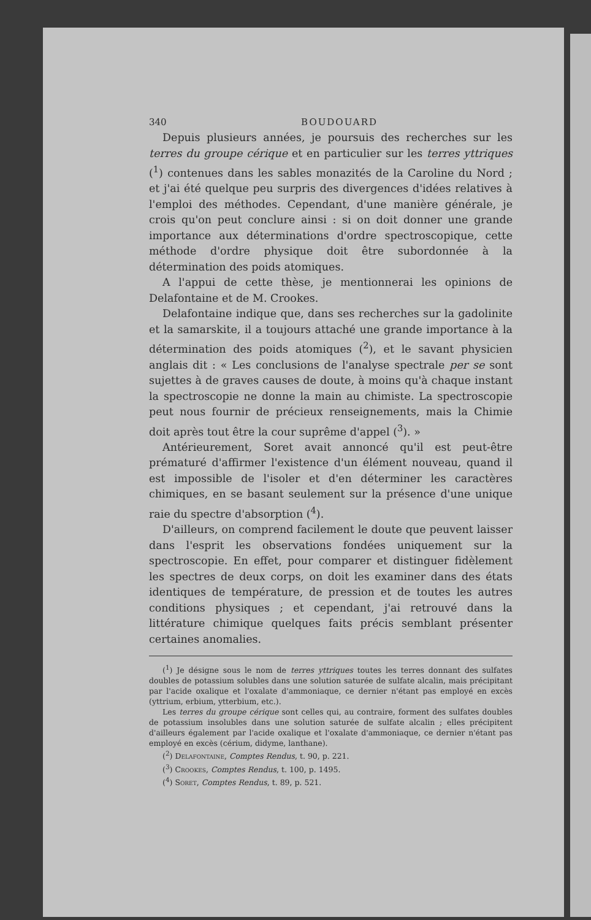340 BOUDOUARD
Depuis plusieurs années, je poursuis des recherches sur les terres du groupe cérique et en particulier sur les terres yttriques (<sup>1</sup>) contenues dans les sables monazités de la Caroline du Nord ; et j'ai été quelque peu surpris des divergences d'idées relatives à l'emploi des méthodes. Cependant, d'une manière générale, je crois qu'on peut conclure ainsi : si on doit donner une grande importance aux déterminations d'ordre spectroscopique, cette méthode d'ordre physique doit être subordonnée à la détermination des poids atomiques.
A l'appui de cette thèse, je mentionnerai les opinions de Delafontaine et de M. Crookes.
Delafontaine indique que, dans ses recherches sur la gadolinite et la samarskite, il a toujours attaché une grande importance à la détermination des poids atomiques (<sup>2</sup>), et le savant physicien anglais dit : « Les conclusions de l'analyse spectrale per se sont sujettes à de graves causes de doute, à moins qu'à chaque instant la spectroscopie ne donne la main au chimiste. La spectroscopie peut nous fournir de précieux renseignements, mais la Chimie doit après tout être la cour suprême d'appel (<sup>3</sup>). »
Antérieurement, Soret avait annoncé qu'il est peut-être prématuré d'affirmer l'existence d'un élément nouveau, quand il est impossible de l'isoler et d'en déterminer les caractères chimiques, en se basant seulement sur la présence d'une unique raie du spectre d'absorption (<sup>4</sup>).
D'ailleurs, on comprend facilement le doute que peuvent laisser dans l'esprit les observations fondées uniquement sur la spectroscopie. En effet, pour comparer et distinguer fidèlement les spectres de deux corps, on doit les examiner dans des états identiques de température, de pression et de toutes les autres conditions physiques ; et cependant, j'ai retrouvé dans la littérature chimique quelques faits précis semblant présenter certaines anomalies.
(<sup>1</sup>) Je désigne sous le nom de terres yttriques toutes les terres donnant des sulfates doubles de potassium solubles dans une solution saturée de sulfate alcalin, mais précipitant par l'acide oxalique et l'oxalate d'ammoniaque, ce dernier n'étant pas employé en excès (yttrium, erbium, ytterbium, etc.).
Les terres du groupe cérique sont celles qui, au contraire, forment des sulfates doubles de potassium insolubles dans une solution saturée de sulfate alcalin ; elles précipitent d'ailleurs également par l'acide oxalique et l'oxalate d'ammoniaque, ce dernier n'étant pas employé en excès (cérium, didyme, lanthane).
(<sup>2</sup>) Delafontaine, Comptes Rendus, t. 90, p. 221.
(<sup>3</sup>) Crookes, Comptes Rendus, t. 100, p. 1495.
(<sup>4</sup>) Soret, Comptes Rendus, t. 89, p. 521.